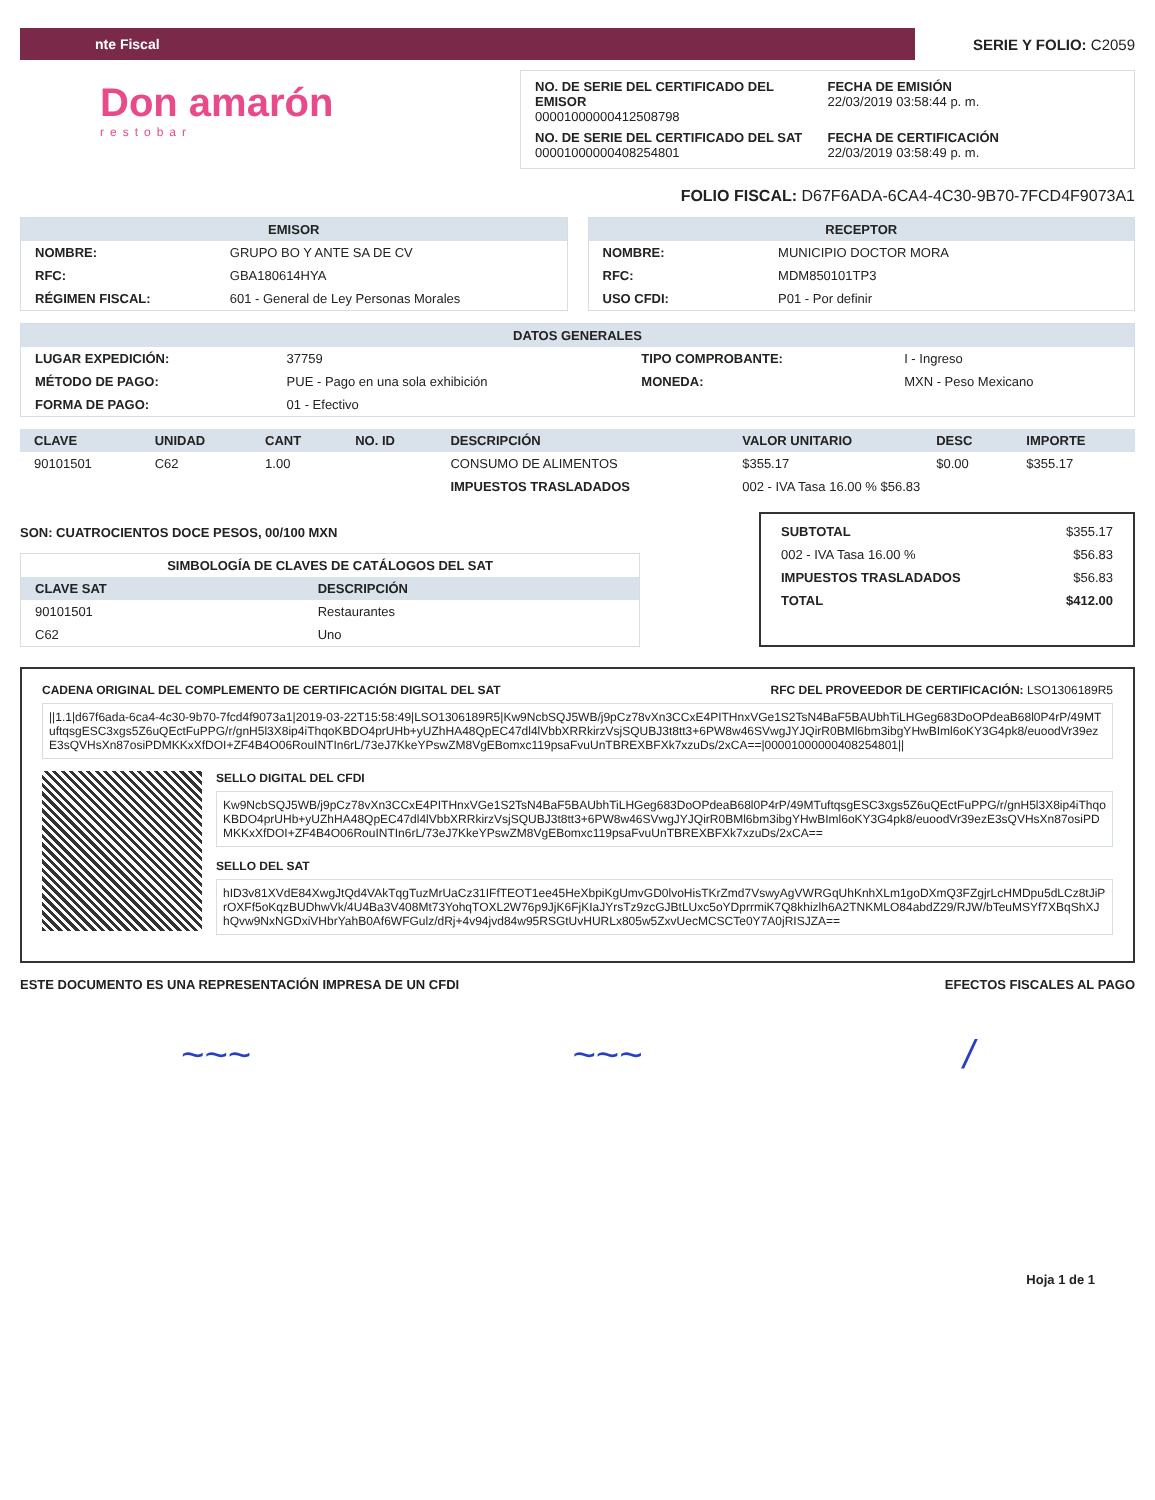nte Fiscal
SERIE Y FOLIO: C2059
Don amarón
restobar
NO. DE SERIE DEL CERTIFICADO DEL EMISOR
00001000000412508798
FECHA DE EMISIÓN
22/03/2019 03:58:44 p. m.
NO. DE SERIE DEL CERTIFICADO DEL SAT
00001000000408254801
FECHA DE CERTIFICACIÓN
22/03/2019 03:58:49 p. m.
FOLIO FISCAL: D67F6ADA-6CA4-4C30-9B70-7FCD4F9073A1
EMISOR
| NOMBRE: | GRUPO BO Y ANTE SA DE CV |
| RFC: | GBA180614HYA |
| RÉGIMEN FISCAL: | 601 - General de Ley Personas Morales |
RECEPTOR
| NOMBRE: | MUNICIPIO DOCTOR MORA |
| RFC: | MDM850101TP3 |
| USO CFDI: | P01 - Por definir |
DATOS GENERALES
| LUGAR EXPEDICIÓN: | 37759 | TIPO COMPROBANTE: | I - Ingreso |
| MÉTODO DE PAGO: | PUE - Pago en una sola exhibición | MONEDA: | MXN - Peso Mexicano |
| FORMA DE PAGO: | 01 - Efectivo | | |
| CLAVE | UNIDAD | CANT | NO. ID | DESCRIPCIÓN | VALOR UNITARIO | DESC | IMPORTE |
| --- | --- | --- | --- | --- | --- | --- | --- |
| 90101501 | C62 | 1.00 | | CONSUMO DE ALIMENTOS | $355.17 | $0.00 | $355.17 |
| | | | | IMPUESTOS TRASLADADOS | 002 - IVA Tasa 16.00 % $56.83 | | |
SON: CUATROCIENTOS DOCE PESOS, 00/100 MXN
SIMBOLOGÍA DE CLAVES DE CATÁLOGOS DEL SAT
| CLAVE SAT | DESCRIPCIÓN |
| --- | --- |
| 90101501 | Restaurantes |
| C62 | Uno |
| SUBTOTAL | $355.17 |
| 002 - IVA Tasa 16.00 % | $56.83 |
| IMPUESTOS TRASLADADOS | $56.83 |
| TOTAL | $412.00 |
CADENA ORIGINAL DEL COMPLEMENTO DE CERTIFICACIÓN DIGITAL DEL SAT RFC DEL PROVEEDOR DE CERTIFICACIÓN: LSO1306189R5
||1.1|d67f6ada-6ca4-4c30-9b70-7fcd4f9073a1|2019-03-22T15:58:49|LSO1306189R5|Kw9NcbSQJ5WB/j9pCz78vXn3CCxE4PITHnxVGe1S2TsN4BaF5BAUbhTiLHGeg683DoOPdeaB68l0P4rP/49MTuftqsgESC3xgs5Z6uQEctFuPPG/r/gnH5l3X8ip4iThqoKBDO4prUHb+yUZhHA48QpEC47dl4lVbbXRRkirzVsjSQUBJ3t8tt3+6PW8w46SVwgJYJQirR0BMl6bm3ibgYHwBIml6oKY3G4pk8/euoodVr39ezE3sQVHsXn87osiPDMKKxXfDOI+ZF4B4O06RouINTIn6rL/73eJ7KkeYPswZM8VgEBomxc119psaFvuUnTBREXBFXk7xzuDs/2xCA==|00001000000408254801||
SELLO DIGITAL DEL CFDI
Kw9NcbSQJ5WB/j9pCz78vXn3CCxE4PITHnxVGe1S2TsN4BaF5BAUbhTiLHGeg683DoOPdeaB68l0P4rP/49MTuftqsgESC3xgs5Z6uQEctFuPPG/r/gnH5l3X8ip4iThqoKBDO4prUHb+yUZhHA48QpEC47dl4lVbbXRRkirzVsjSQUBJ3t8tt3+6PW8w46SVwgJYJQirR0BMl6bm3ibgYHwBIml6oKY3G4pk8/euoodVr39ezE3sQVHsXn87osiPDMKKxXfDOI+ZF4B4O06RouINTIn6rL/73eJ7KkeYPswZM8VgEBomxc119psaFvuUnTBREXBFXk7xzuDs/2xCA==
SELLO DEL SAT
hID3v81XVdE84XwgJtQd4VAkTqgTuzMrUaCz31IFfTEOT1ee45HeXbpiKgUmvGD0lvoHisTKrZmd7VswyAgVWRGqUhKnhXLm1goDXmQ3FZgjrLcHMDpu5dLCz8tJiPrOXFf5oKqzBUDhwVk/4U4Ba3V408Mt73YohqTOXL2W76p9JjK6FjKIaJYrsTz9zcGJBtLUxc5oYDprrmiK7Q8khizlh6A2TNKMLO84abdZ29/RJW/bTeuMSYf7XBqShXJhQvw9NxNGDxiVHbrYahB0Af6WFGulz/dRj+4v94jvd84w95RSGtUvHURLx805w5ZxvUecMCSCTe0Y7A0jRISJZA==
ESTE DOCUMENTO ES UNA REPRESENTACIÓN IMPRESA DE UN CFDI EFECTOS FISCALES AL PAGO
~~~ ~~~ /
Hoja 1 de 1